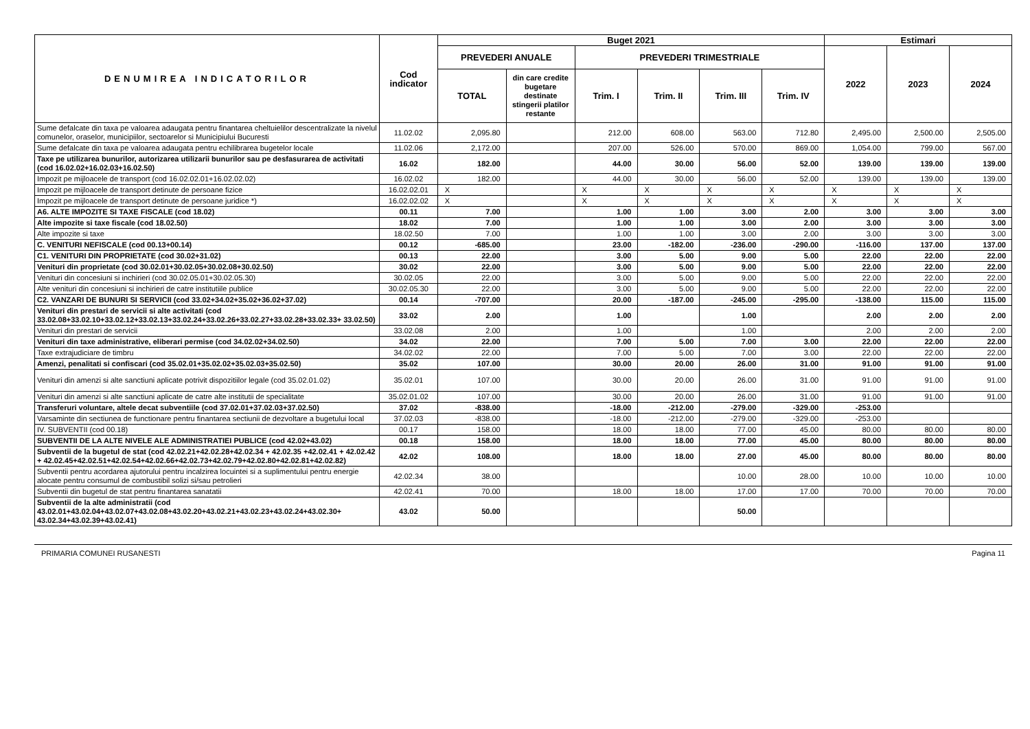| DENUMIREA INDICATORILOR | Cod indicator | Buget 2021 | | | | | | Estimari | | |
| --- | --- | --- | --- | --- | --- | --- | --- | --- | --- | --- |
| | | PREVEDERI ANUALE | | PREVEDERI TRIMESTRIALE | | | | 2022 | 2023 | 2024 |
| | | TOTAL | din care credite bugetare destinate stingerii platilor restante | Trim. I | Trim. II | Trim. III | Trim. IV | | | |
| Sume defalcate din taxa pe valoarea adaugata pentru finantarea cheltuielilor descentralizate la nivelul comunelor, oraselor, municipiilor, sectoarelor si Municipiului Bucuresti | 11.02.02 | 2,095.80 | | 212.00 | 608.00 | 563.00 | 712.80 | 2,495.00 | 2,500.00 | 2,505.00 |
| Sume defalcate din taxa pe valoarea adaugata pentru echilibrarea bugetelor locale | 11.02.06 | 2,172.00 | | 207.00 | 526.00 | 570.00 | 869.00 | 1,054.00 | 799.00 | 567.00 |
| Taxe pe utilizarea bunurilor, autorizarea utilizarii bunurilor sau pe desfasurarea de activitati (cod 16.02.02+16.02.03+16.02.50) | 16.02 | 182.00 | | 44.00 | 30.00 | 56.00 | 52.00 | 139.00 | 139.00 | 139.00 |
| Impozit pe mijloacele de transport (cod 16.02.02.01+16.02.02.02) | 16.02.02 | 182.00 | | 44.00 | 30.00 | 56.00 | 52.00 | 139.00 | 139.00 | 139.00 |
| Impozit pe mijloacele de transport detinute de persoane fizice | 16.02.02.01 | X | | X | X | X | X | X | X | X |
| Impozit pe mijloacele de transport detinute de persoane juridice *) | 16.02.02.02 | X | | X | X | X | X | X | X | X |
| A6. ALTE IMPOZITE SI TAXE FISCALE (cod 18.02) | 00.11 | 7.00 | | 1.00 | 1.00 | 3.00 | 2.00 | 3.00 | 3.00 | 3.00 |
| Alte impozite si taxe fiscale (cod 18.02.50) | 18.02 | 7.00 | | 1.00 | 1.00 | 3.00 | 2.00 | 3.00 | 3.00 | 3.00 |
| Alte impozite si taxe | 18.02.50 | 7.00 | | 1.00 | 1.00 | 3.00 | 2.00 | 3.00 | 3.00 | 3.00 |
| C. VENITURI NEFISCALE (cod 00.13+00.14) | 00.12 | -685.00 | | 23.00 | -182.00 | -236.00 | -290.00 | -116.00 | 137.00 | 137.00 |
| C1. VENITURI DIN PROPRIETATE (cod 30.02+31.02) | 00.13 | 22.00 | | 3.00 | 5.00 | 9.00 | 5.00 | 22.00 | 22.00 | 22.00 |
| Venituri din proprietate (cod 30.02.01+30.02.05+30.02.08+30.02.50) | 30.02 | 22.00 | | 3.00 | 5.00 | 9.00 | 5.00 | 22.00 | 22.00 | 22.00 |
| Venituri din concesiuni si inchirieri (cod 30.02.05.01+30.02.05.30) | 30.02.05 | 22.00 | | 3.00 | 5.00 | 9.00 | 5.00 | 22.00 | 22.00 | 22.00 |
| Alte venituri din concesiuni si inchirieri de catre institutiile publice | 30.02.05.30 | 22.00 | | 3.00 | 5.00 | 9.00 | 5.00 | 22.00 | 22.00 | 22.00 |
| C2. VANZARI DE BUNURI SI SERVICII (cod 33.02+34.02+35.02+36.02+37.02) | 00.14 | -707.00 | | 20.00 | -187.00 | -245.00 | -295.00 | -138.00 | 115.00 | 115.00 |
| Venituri din prestari de servicii si alte activitati (cod 33.02.08+33.02.10+33.02.12+33.02.13+33.02.24+33.02.26+33.02.27+33.02.28+33.02.33+ 33.02.50) | 33.02 | 2.00 | | 1.00 | | 1.00 | | 2.00 | 2.00 | 2.00 |
| Venituri din prestari de servicii | 33.02.08 | 2.00 | | 1.00 | | 1.00 | | 2.00 | 2.00 | 2.00 |
| Venituri din taxe administrative, eliberari permise (cod 34.02.02+34.02.50) | 34.02 | 22.00 | | 7.00 | 5.00 | 7.00 | 3.00 | 22.00 | 22.00 | 22.00 |
| Taxe extrajudiciare de timbru | 34.02.02 | 22.00 | | 7.00 | 5.00 | 7.00 | 3.00 | 22.00 | 22.00 | 22.00 |
| Amenzi, penalitati si confiscari (cod 35.02.01+35.02.02+35.02.03+35.02.50) | 35.02 | 107.00 | | 30.00 | 20.00 | 26.00 | 31.00 | 91.00 | 91.00 | 91.00 |
| Venituri din amenzi si alte sanctiuni aplicate potrivit dispozitiilor legale (cod 35.02.01.02) | 35.02.01 | 107.00 | | 30.00 | 20.00 | 26.00 | 31.00 | 91.00 | 91.00 | 91.00 |
| Venituri din amenzi si alte sanctiuni aplicate de catre alte institutii de specialitate | 35.02.01.02 | 107.00 | | 30.00 | 20.00 | 26.00 | 31.00 | 91.00 | 91.00 | 91.00 |
| Transferuri voluntare, altele decat subventiile (cod 37.02.01+37.02.03+37.02.50) | 37.02 | -838.00 | | -18.00 | -212.00 | -279.00 | -329.00 | -253.00 | | |
| Varsaminte din sectiunea de functionare pentru finantarea sectiunii de dezvoltare a bugetului local | 37.02.03 | -838.00 | | -18.00 | -212.00 | -279.00 | -329.00 | -253.00 | | |
| IV. SUBVENTII (cod 00.18) | 00.17 | 158.00 | | 18.00 | 18.00 | 77.00 | 45.00 | 80.00 | 80.00 | 80.00 |
| SUBVENTII DE LA ALTE NIVELE ALE ADMINISTRATIEI PUBLICE (cod 42.02+43.02) | 00.18 | 158.00 | | 18.00 | 18.00 | 77.00 | 45.00 | 80.00 | 80.00 | 80.00 |
| Subventii de la bugetul de stat (cod 42.02.21+42.02.28+42.02.34 + 42.02.35 +42.02.41 + 42.02.42 + 42.02.45+42.02.51+42.02.54+42.02.66+42.02.73+42.02.79+42.02.80+42.02.81+42.02.82) | 42.02 | 108.00 | | 18.00 | 18.00 | 27.00 | 45.00 | 80.00 | 80.00 | 80.00 |
| Subventii pentru acordarea ajutorului pentru incalzirea locuintei si a suplimentului pentru energie alocate pentru consumul de combustibil solizi si/sau petrolieri | 42.02.34 | 38.00 | | | | 10.00 | 28.00 | 10.00 | 10.00 | 10.00 |
| Subventii din bugetul de stat pentru finantarea sanatatii | 42.02.41 | 70.00 | | 18.00 | 18.00 | 17.00 | 17.00 | 70.00 | 70.00 | 70.00 |
| Subventii de la alte administratii (cod 43.02.01+43.02.04+43.02.07+43.02.08+43.02.20+43.02.21+43.02.23+43.02.24+43.02.30+ 43.02.34+43.02.39+43.02.41) | 43.02 | 50.00 | | | | 50.00 | | | | |
PRIMARIA COMUNEI RUSANESTI Pagina 11